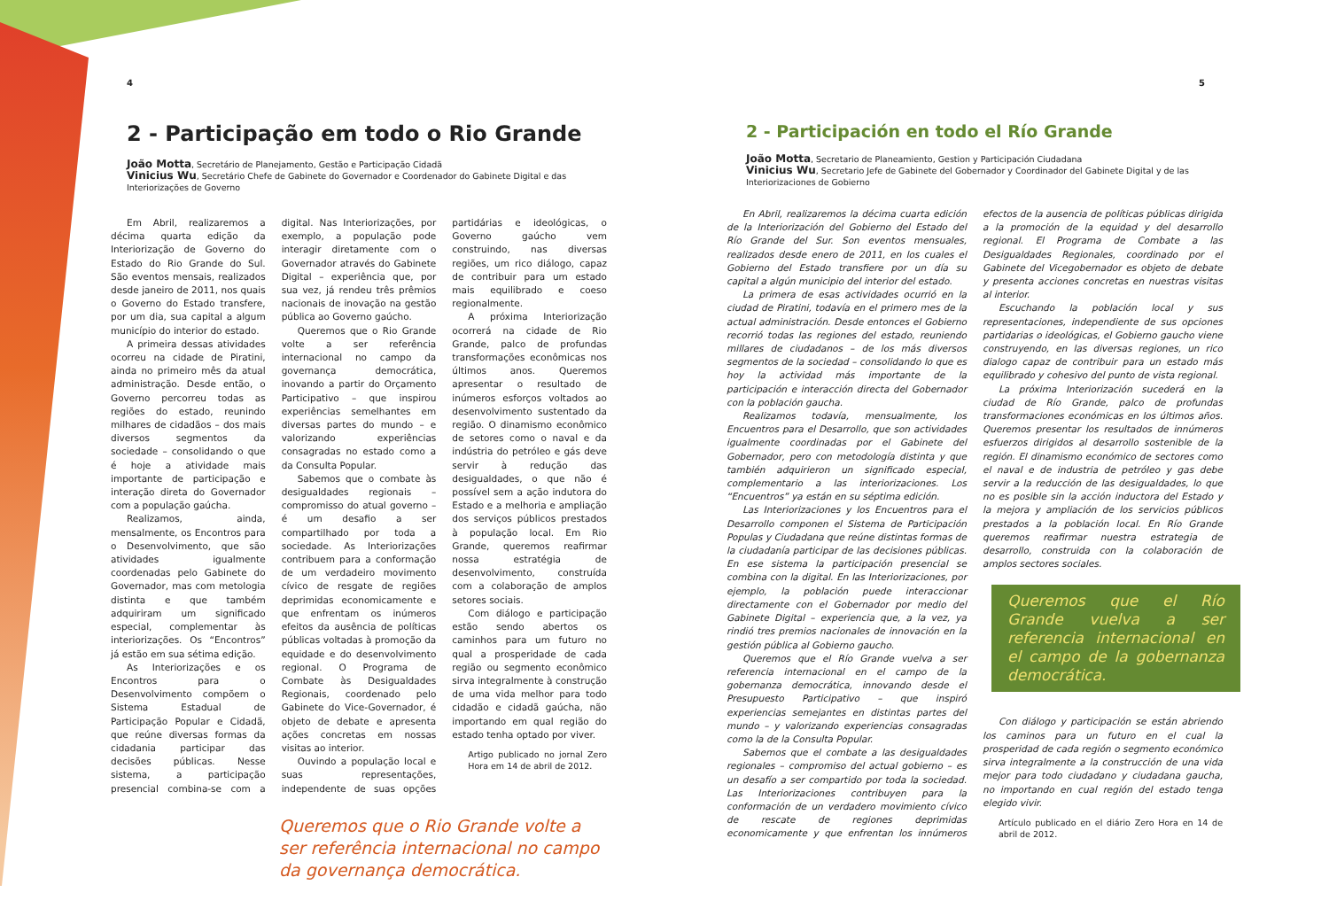4
2 - Participação em todo o Rio Grande
João Motta, Secretário de Planejamento, Gestão e Participação Cidadã
Vinicius Wu, Secretário Chefe de Gabinete do Governador e Coordenador do Gabinete Digital e das Interiorizações de Governo
Em Abril, realizaremos a décima quarta edição da Interiorização de Governo do Estado do Rio Grande do Sul. São eventos mensais, realizados desde janeiro de 2011, nos quais o Governo do Estado transfere, por um dia, sua capital a algum município do interior do estado.
A primeira dessas atividades ocorreu na cidade de Piratini, ainda no primeiro mês da atual administração. Desde então, o Governo percorreu todas as regiões do estado, reunindo milhares de cidadãos – dos mais diversos segmentos da sociedade – consolidando o que é hoje a atividade mais importante de participação e interação direta do Governador com a população gaúcha.
Realizamos, ainda, mensalmente, os Encontros para o Desenvolvimento, que são atividades igualmente coordenadas pelo Gabinete do Governador, mas com metologia distinta e que também adquiriram um significado especial, complementar às interiorizações. Os “Encontros” já estão em sua sétima edição.
As Interiorizações e os Encontros para o Desenvolvimento compõem o Sistema Estadual de Participação Popular e Cidadã, que reúne diversas formas da cidadania participar das decisões públicas. Nesse sistema, a participação presencial combina-se com a digital. Nas Interiorizações, por exemplo, a população pode interagir diretamente com o Governador através do Gabinete Digital – experiência que, por sua vez, já rendeu três prêmios nacionais de inovação na gestão pública ao Governo gaúcho.
Queremos que o Rio Grande volte a ser referência internacional no campo da governança democrática, inovando a partir do Orçamento Participativo – que inspirou experiências semelhantes em diversas partes do mundo – e valorizando experiências consagradas no estado como a da Consulta Popular.
Sabemos que o combate às desigualdades regionais – compromisso do atual governo – é um desafio a ser compartilhado por toda a sociedade. As Interiorizações contribuem para a conformação de um verdadeiro movimento cívico de resgate de regiões deprimidas economicamente e que enfrentam os inúmeros efeitos da ausência de políticas públicas voltadas à promoção da equidade e do desenvolvimento regional. O Programa de Combate às Desigualdades Regionais, coordenado pelo Gabinete do Vice-Governador, é objeto de debate e apresenta ações concretas em nossas visitas ao interior.
Ouvindo a população local e suas representações, independente de suas opções partidárias e ideológicas, o Governo gaúcho vem construindo, nas diversas regiões, um rico diálogo, capaz de contribuir para um estado mais equilibrado e coeso regionalmente.
A próxima Interiorização ocorrerá na cidade de Rio Grande, palco de profundas transformações econômicas nos últimos anos. Queremos apresentar o resultado de inúmeros esforços voltados ao desenvolvimento sustentado da região. O dinamismo econômico de setores como o naval e da indústria do petróleo e gás deve servir à redução das desigualdades, o que não é possível sem a ação indutora do Estado e a melhoria e ampliação dos serviços públicos prestados à população local. Em Rio Grande, queremos reafirmar nossa estratégia de desenvolvimento, construída com a colaboração de amplos setores sociais.
Com diálogo e participação estão sendo abertos os caminhos para um futuro no qual a prosperidade de cada região ou segmento econômico sirva integralmente à construção de uma vida melhor para todo cidadão e cidadã gaúcha, não importando em qual região do estado tenha optado por viver.
Artigo publicado no jornal Zero Hora em 14 de abril de 2012.
Queremos que o Rio Grande volte a ser referência internacional no campo da governança democrática.
5
2 - Participación en todo el Río Grande
João Motta, Secretario de Planeamiento, Gestion y Participación Ciudadana
Vinicius Wu, Secretario Jefe de Gabinete del Gobernador y Coordinador del Gabinete Digital y de las Interiorizaciones de Gobierno
En Abril, realizaremos la décima cuarta edición de la Interiorización del Gobierno del Estado del Río Grande del Sur. Son eventos mensuales, realizados desde enero de 2011, en los cuales el Gobierno del Estado transfiere por un día su capital a algún municipio del interior del estado.
La primera de esas actividades ocurrió en la ciudad de Piratini, todavía en el primero mes de la actual administración. Desde entonces el Gobierno recorrió todas las regiones del estado, reuniendo millares de ciudadanos – de los más diversos segmentos de la sociedad – consolidando lo que es hoy la actividad más importante de la participación e interacción directa del Gobernador con la población gaucha.
Realizamos todavía, mensualmente, los Encuentros para el Desarrollo, que son actividades igualmente coordinadas por el Gabinete del Gobernador, pero con metodología distinta y que también adquirieron un significado especial, complementario a las interiorizaciones. Los “Encuentros” ya están en su séptima edición.
Las Interiorizaciones y los Encuentros para el Desarrollo componen el Sistema de Participación Populas y Ciudadana que reúne distintas formas de la ciudadanía participar de las decisiones públicas. En ese sistema la participación presencial se combina con la digital. En las Interiorizaciones, por ejemplo, la población puede interaccionar directamente con el Gobernador por medio del Gabinete Digital – experiencia que, a la vez, ya rindió tres premios nacionales de innovación en la gestión pública al Gobierno gaucho.
Queremos que el Río Grande vuelva a ser referencia internacional en el campo de la gobernanza democrática, innovando desde el Presupuesto Participativo – que inspiró experiencias semejantes en distintas partes del mundo – y valorizando experiencias consagradas como la de la Consulta Popular.
Sabemos que el combate a las desigualdades regionales – compromiso del actual gobierno – es un desafío a ser compartido por toda la sociedad. Las Interiorizaciones contribuyen para la conformación de un verdadero movimiento cívico de rescate de regiones deprimidas economicamente y que enfrentan los innúmeros efectos de la ausencia de políticas públicas dirigida a la promoción de la equidad y del desarrollo regional. El Programa de Combate a las Desigualdades Regionales, coordinado por el Gabinete del Vicegobernador es objeto de debate y presenta acciones concretas en nuestras visitas al interior.
Escuchando la población local y sus representaciones, independiente de sus opciones partidarias o ideológicas, el Gobierno gaucho viene construyendo, en las diversas regiones, un rico dialogo capaz de contribuir para un estado más equilibrado y cohesivo del punto de vista regional.
La próxima Interiorización sucederá en la ciudad de Río Grande, palco de profundas transformaciones económicas en los últimos años. Queremos presentar los resultados de innúmeros esfuerzos dirigidos al desarrollo sostenible de la región. El dinamismo económico de sectores como el naval e de industria de petróleo y gas debe servir a la reducción de las desigualdades, lo que no es posible sin la acción inductora del Estado y la mejora y ampliación de los servicios públicos prestados a la población local. En Río Grande queremos reafirmar nuestra estrategia de desarrollo, construida con la colaboración de amplos sectores sociales.
Queremos que el Río Grande vuelva a ser referencia internacional en el campo de la gobernanza democrática.
Con diálogo y participación se están abriendo los caminos para un futuro en el cual la prosperidad de cada región o segmento económico sirva integralmente a la construcción de una vida mejor para todo ciudadano y ciudadana gaucha, no importando en cual región del estado tenga elegido vivir.
Artículo publicado en el diário Zero Hora en 14 de abril de 2012.